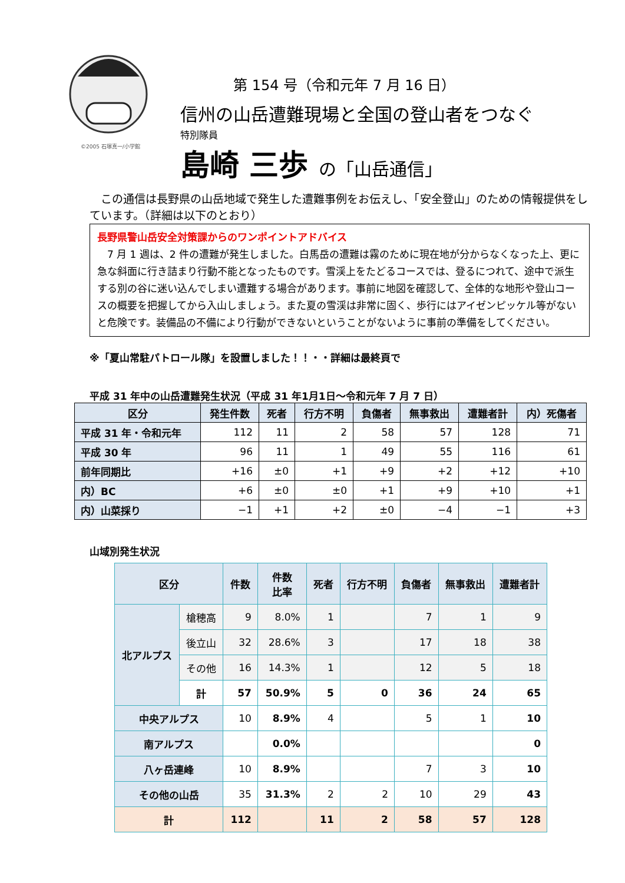©2005 石塚真一/小学館
第 154 号（令和元年 7 月 16 日）
信州の山岳遭難現場と全国の登山者をつなぐ
特別隊員
島崎 三歩 の「山岳通信」
　この通信は長野県の山岳地域で発生した遭難事例をお伝えし、「安全登山」のための情報提供をしています。（詳細は以下のとおり）
長野県警山岳安全対策課からのワンポイントアドバイス
　7 月 1 週は、2 件の遭難が発生しました。白馬岳の遭難は霧のために現在地が分からなくなった上、更に急な斜面に行き詰まり行動不能となったものです。雪渓上をたどるコースでは、登るにつれて、途中で派生する別の谷に迷い込んでしまい遭難する場合があります。事前に地図を確認して、全体的な地形や登山コースの概要を把握してから入山しましょう。また夏の雪渓は非常に固く、歩行にはアイゼンピッケル等がないと危険です。装備品の不備により行動ができないということがないように事前の準備をしてください。
※「夏山常駐パトロール隊」を設置しました！！・・詳細は最終頁で
平成 31 年中の山岳遭難発生状況（平成 31 年1月1日～令和元年 7 月 7 日）
| 区分 | 発生件数 | 死者 | 行方不明 | 負傷者 | 無事救出 | 遭難者計 | 内）死傷者 |
| --- | --- | --- | --- | --- | --- | --- | --- |
| 平成 31 年・令和元年 | 112 | 11 | 2 | 58 | 57 | 128 | 71 |
| 平成 30 年 | 96 | 11 | 1 | 49 | 55 | 116 | 61 |
| 前年同期比 | +16 | ±0 | +1 | +9 | +2 | +12 | +10 |
| 内）BC | +6 | ±0 | ±0 | +1 | +9 | +10 | +1 |
| 内）山菜採り | −1 | +1 | +2 | ±0 | −4 | −1 | +3 |
山域別発生状況
| 区分 | | 件数 | 件数 比率 | 死者 | 行方不明 | 負傷者 | 無事救出 | 遭難者計 |
| --- | --- | --- | --- | --- | --- | --- | --- | --- |
| 北アルプス | 槍穂高 | 9 | 8.0% | 1 | | 7 | 1 | 9 |
| | 後立山 | 32 | 28.6% | 3 | | 17 | 18 | 38 |
| | その他 | 16 | 14.3% | 1 | | 12 | 5 | 18 |
| | 計 | 57 | 50.9% | 5 | 0 | 36 | 24 | 65 |
| 中央アルプス | | 10 | 8.9% | 4 | | 5 | 1 | 10 |
| 南アルプス | | | 0.0% | | | | | 0 |
| 八ヶ岳連峰 | | 10 | 8.9% | | | 7 | 3 | 10 |
| その他の山岳 | | 35 | 31.3% | 2 | 2 | 10 | 29 | 43 |
| 計 | | 112 | | 11 | 2 | 58 | 57 | 128 |